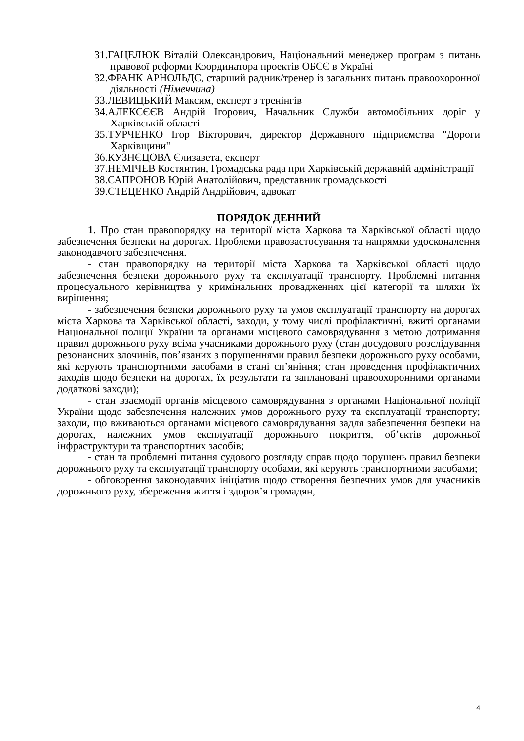31.ГАЦЕЛЮК Віталій Олександрович, Національний менеджер програм з питань правової реформи Координатора проектів ОБСЄ в Україні
32.ФРАНК АРНОЛЬДС, старший радник/тренер із загальних питань правоохоронної діяльності (Німеччина)
33.ЛЕВИЦЬКИЙ Максим, експерт з тренінгів
34.АЛЕКСЄЄВ Андрій Ігорович, Начальник Служби автомобільних доріг у Харківській області
35.ТУРЧЕНКО Ігор Вікторович, директор Державного підприємства "Дороги Харківщини"
36.КУЗНЄЦОВА Єлизавета, експерт
37.НЕМІЧЕВ Костянтин, Громадська рада при Харківській державній адміністрації
38.САПРОНОВ Юрій Анатолійович, представник громадськості
39.СТЕЦЕНКО Андрій Андрійович, адвокат
ПОРЯДОК ДЕННИЙ
1. Про стан правопорядку на території міста Харкова та Харківської області щодо забезпечення безпеки на дорогах. Проблеми правозастосування та напрямки удосконалення законодавчого забезпечення.
- стан правопорядку на території міста Харкова та Харківської області щодо забезпечення безпеки дорожнього руху та експлуатації транспорту. Проблемні питання процесуального керівництва у кримінальних провадженнях цієї категорії та шляхи їх вирішення;
- забезпечення безпеки дорожнього руху та умов експлуатації транспорту на дорогах міста Харкова та Харківської області, заходи, у тому числі профілактичні, вжиті органами Національної поліції України та органами місцевого самоврядування з метою дотримання правил дорожнього руху всіма учасниками дорожнього руху (стан досудового розслідування резонансних злочинів, пов’язаних з порушеннями правил безпеки дорожнього руху особами, які керують транспортними засобами в стані сп’яніння; стан проведення профілактичних заходів щодо безпеки на дорогах, їх результати та заплановані правоохоронними органами додаткові заходи);
- стан взаємодії органів місцевого самоврядування з органами Національної поліції України щодо забезпечення належних умов дорожнього руху та експлуатації транспорту; заходи, що вживаються органами місцевого самоврядування задля забезпечення безпеки на дорогах, належних умов експлуатації дорожнього покриття, об’єктів дорожньої інфраструктури та транспортних засобів;
- стан та проблемні питання судового розгляду справ щодо порушень правил безпеки дорожнього руху та експлуатації транспорту особами, які керують транспортними засобами;
- обговорення законодавчих ініціатив щодо створення безпечних умов для учасників дорожнього руху, збереження життя і здоров’я громадян,
4